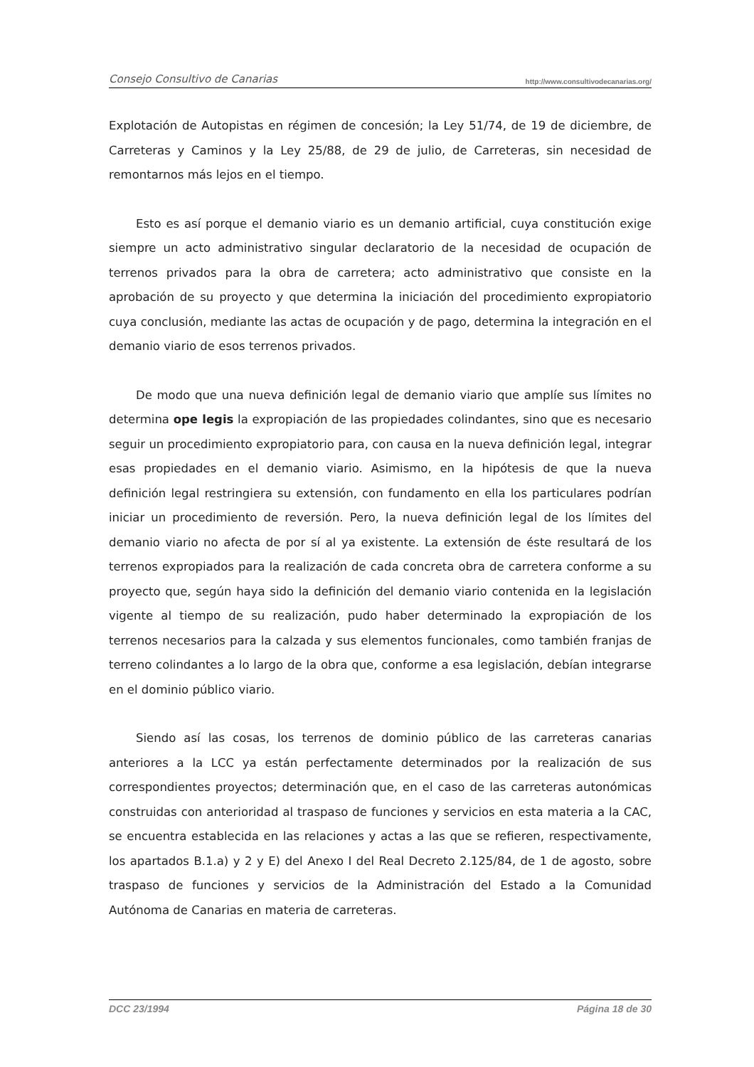Consejo Consultivo de Canarias http://www.consultivodecanarias.org/
Explotación de Autopistas en régimen de concesión; la Ley 51/74, de 19 de diciembre, de Carreteras y Caminos y la Ley 25/88, de 29 de julio, de Carreteras, sin necesidad de remontarnos más lejos en el tiempo.
Esto es así porque el demanio viario es un demanio artificial, cuya constitución exige siempre un acto administrativo singular declaratorio de la necesidad de ocupación de terrenos privados para la obra de carretera; acto administrativo que consiste en la aprobación de su proyecto y que determina la iniciación del procedimiento expropiatorio cuya conclusión, mediante las actas de ocupación y de pago, determina la integración en el demanio viario de esos terrenos privados.
De modo que una nueva definición legal de demanio viario que amplíe sus límites no determina ope legis la expropiación de las propiedades colindantes, sino que es necesario seguir un procedimiento expropiatorio para, con causa en la nueva definición legal, integrar esas propiedades en el demanio viario. Asimismo, en la hipótesis de que la nueva definición legal restringiera su extensión, con fundamento en ella los particulares podrían iniciar un procedimiento de reversión. Pero, la nueva definición legal de los límites del demanio viario no afecta de por sí al ya existente. La extensión de éste resultará de los terrenos expropiados para la realización de cada concreta obra de carretera conforme a su proyecto que, según haya sido la definición del demanio viario contenida en la legislación vigente al tiempo de su realización, pudo haber determinado la expropiación de los terrenos necesarios para la calzada y sus elementos funcionales, como también franjas de terreno colindantes a lo largo de la obra que, conforme a esa legislación, debían integrarse en el dominio público viario.
Siendo así las cosas, los terrenos de dominio público de las carreteras canarias anteriores a la LCC ya están perfectamente determinados por la realización de sus correspondientes proyectos; determinación que, en el caso de las carreteras autonómicas construidas con anterioridad al traspaso de funciones y servicios en esta materia a la CAC, se encuentra establecida en las relaciones y actas a las que se refieren, respectivamente, los apartados B.1.a) y 2 y E) del Anexo I del Real Decreto 2.125/84, de 1 de agosto, sobre traspaso de funciones y servicios de la Administración del Estado a la Comunidad Autónoma de Canarias en materia de carreteras.
DCC 23/1994 Página 18 de 30